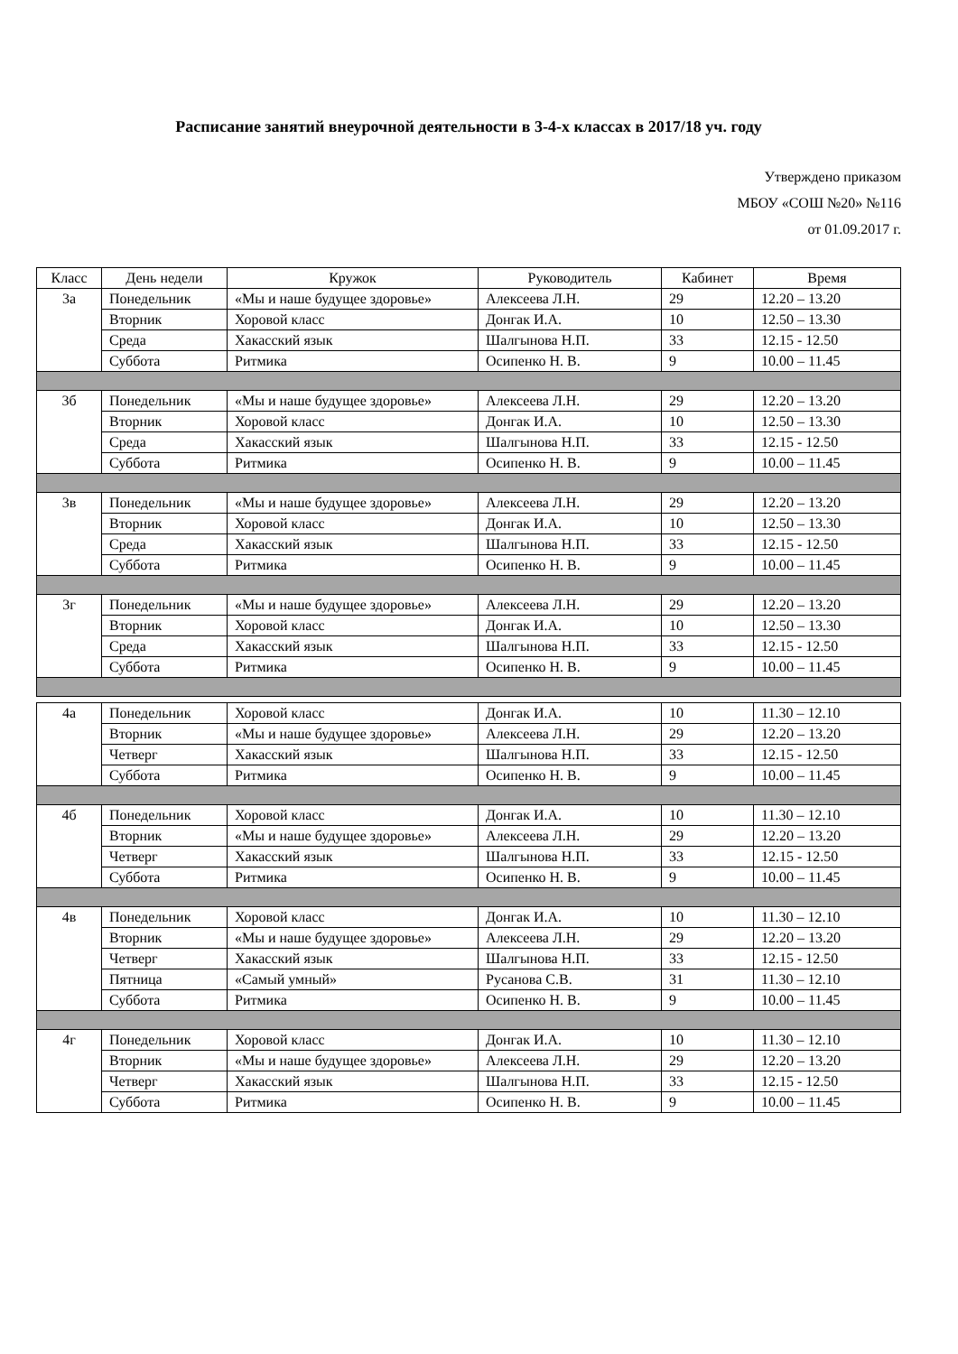Расписание занятий внеурочной деятельности в 3-4-х классах в 2017/18 уч. году
Утверждено приказом
МБОУ «СОШ №20» №116
от 01.09.2017 г.
| Класс | День недели | Кружок | Руководитель | Кабинет | Время |
| --- | --- | --- | --- | --- | --- |
| 3а | Понедельник | «Мы и наше будущее здоровье» | Алексеева Л.Н. | 29 | 12.20 – 13.20 |
| | Вторник | Хоровой класс | Донгак И.А. | 10 | 12.50 – 13.30 |
| | Среда | Хакасский язык | Шалгынова Н.П. | 33 | 12.15 - 12.50 |
| | Суббота | Ритмика | Осипенко Н. В. | 9 | 10.00 – 11.45 |
| 3б | Понедельник | «Мы и наше будущее здоровье» | Алексеева Л.Н. | 29 | 12.20 – 13.20 |
| | Вторник | Хоровой класс | Донгак И.А. | 10 | 12.50 – 13.30 |
| | Среда | Хакасский язык | Шалгынова Н.П. | 33 | 12.15 - 12.50 |
| | Суббота | Ритмика | Осипенко Н. В. | 9 | 10.00 – 11.45 |
| 3в | Понедельник | «Мы и наше будущее здоровье» | Алексеева Л.Н. | 29 | 12.20 – 13.20 |
| | Вторник | Хоровой класс | Донгак И.А. | 10 | 12.50 – 13.30 |
| | Среда | Хакасский язык | Шалгынова Н.П. | 33 | 12.15 - 12.50 |
| | Суббота | Ритмика | Осипенко Н. В. | 9 | 10.00 – 11.45 |
| 3г | Понедельник | «Мы и наше будущее здоровье» | Алексеева Л.Н. | 29 | 12.20 – 13.20 |
| | Вторник | Хоровой класс | Донгак И.А. | 10 | 12.50 – 13.30 |
| | Среда | Хакасский язык | Шалгынова Н.П. | 33 | 12.15 - 12.50 |
| | Суббота | Ритмика | Осипенко Н. В. | 9 | 10.00 – 11.45 |
| 4а | Понедельник | Хоровой класс | Донгак И.А. | 10 | 11.30 – 12.10 |
| | Вторник | «Мы и наше будущее здоровье» | Алексеева Л.Н. | 29 | 12.20 – 13.20 |
| | Четверг | Хакасский язык | Шалгынова Н.П. | 33 | 12.15 - 12.50 |
| | Суббота | Ритмика | Осипенко Н. В. | 9 | 10.00 – 11.45 |
| 4б | Понедельник | Хоровой класс | Донгак И.А. | 10 | 11.30 – 12.10 |
| | Вторник | «Мы и наше будущее здоровье» | Алексеева Л.Н. | 29 | 12.20 – 13.20 |
| | Четверг | Хакасский язык | Шалгынова Н.П. | 33 | 12.15 - 12.50 |
| | Суббота | Ритмика | Осипенко Н. В. | 9 | 10.00 – 11.45 |
| 4в | Понедельник | Хоровой класс | Донгак И.А. | 10 | 11.30 – 12.10 |
| | Вторник | «Мы и наше будущее здоровье» | Алексеева Л.Н. | 29 | 12.20 – 13.20 |
| | Четверг | Хакасский язык | Шалгынова Н.П. | 33 | 12.15 - 12.50 |
| | Пятница | «Самый умный» | Русанова С.В. | 31 | 11.30 – 12.10 |
| | Суббота | Ритмика | Осипенко Н. В. | 9 | 10.00 – 11.45 |
| 4г | Понедельник | Хоровой класс | Донгак И.А. | 10 | 11.30 – 12.10 |
| | Вторник | «Мы и наше будущее здоровье» | Алексеева Л.Н. | 29 | 12.20 – 13.20 |
| | Четверг | Хакасский язык | Шалгынова Н.П. | 33 | 12.15 - 12.50 |
| | Суббота | Ритмика | Осипенко Н. В. | 9 | 10.00 – 11.45 |